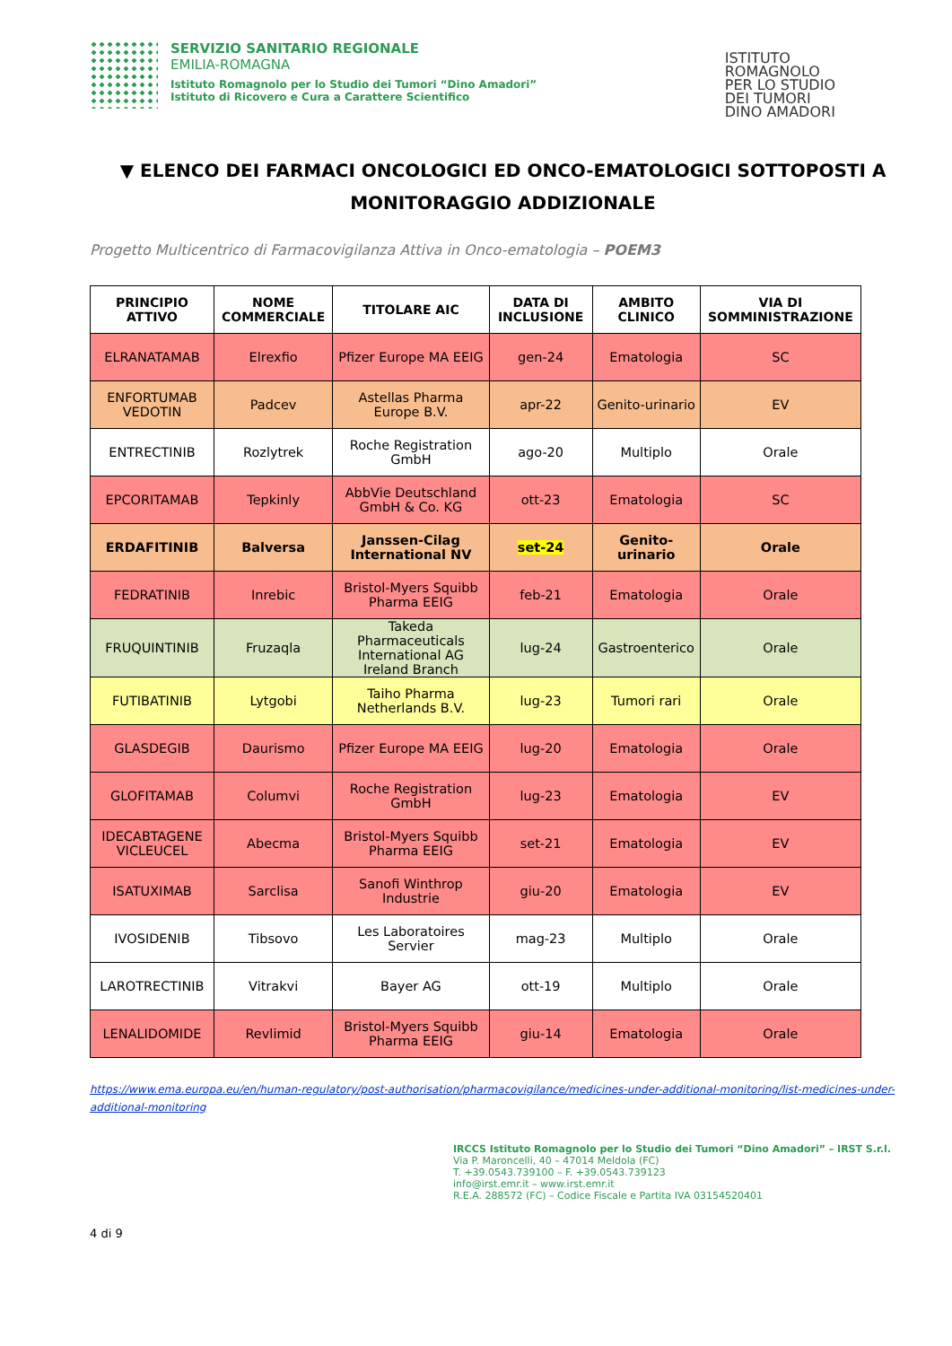SERVIZIO SANITARIO REGIONALE
EMILIA-ROMAGNA
Istituto Romagnolo per lo Studio dei Tumori “Dino Amadori”
Istituto di Ricovero e Cura a Carattere Scientifico
ISTITUTO
ROMAGNOLO
PER LO STUDIO
DEI TUMORI
DINO AMADORI
▼ ELENCO DEI FARMACI ONCOLOGICI ED ONCO-EMATOLOGICI SOTTOPOSTI A MONITORAGGIO ADDIZIONALE
Progetto Multicentrico di Farmacovigilanza Attiva in Onco-ematologia – POEM3
| PRINCIPIO ATTIVO | NOME COMMERCIALE | TITOLARE AIC | DATA DI INCLUSIONE | AMBITO CLINICO | VIA DI SOMMINISTRAZIONE |
| --- | --- | --- | --- | --- | --- |
| ELRANATAMAB | Elrexfio | Pfizer Europe MA EEIG | gen-24 | Ematologia | SC |
| ENFORTUMAB VEDOTIN | Padcev | Astellas Pharma Europe B.V. | apr-22 | Genito-urinario | EV |
| ENTRECTINIB | Rozlytrek | Roche Registration GmbH | ago-20 | Multiplo | Orale |
| EPCORITAMAB | Tepkinly | AbbVie Deutschland GmbH & Co. KG | ott-23 | Ematologia | SC |
| ERDAFITINIB | Balversa | Janssen-Cilag International NV | set-24 | Genito-urinario | Orale |
| FEDRATINIB | Inrebic | Bristol-Myers Squibb Pharma EEIG | feb-21 | Ematologia | Orale |
| FRUQUINTINIB | Fruzaqla | Takeda Pharmaceuticals International AG Ireland Branch | lug-24 | Gastroenterico | Orale |
| FUTIBATINIB | Lytgobi | Taiho Pharma Netherlands B.V. | lug-23 | Tumori rari | Orale |
| GLASDEGIB | Daurismo | Pfizer Europe MA EEIG | lug-20 | Ematologia | Orale |
| GLOFITAMAB | Columvi | Roche Registration GmbH | lug-23 | Ematologia | EV |
| IDECABTAGENE VICLEUCEL | Abecma | Bristol-Myers Squibb Pharma EEIG | set-21 | Ematologia | EV |
| ISATUXIMAB | Sarclisa | Sanofi Winthrop Industrie | giu-20 | Ematologia | EV |
| IVOSIDENIB | Tibsovo | Les Laboratoires Servier | mag-23 | Multiplo | Orale |
| LAROTRECTINIB | Vitrakvi | Bayer AG | ott-19 | Multiplo | Orale |
| LENALIDOMIDE | Revlimid | Bristol-Myers Squibb Pharma EEIG | giu-14 | Ematologia | Orale |
https://www.ema.europa.eu/en/human-regulatory/post-authorisation/pharmacovigilance/medicines-under-additional-monitoring/list-medicines-under-additional-monitoring
IRCCS Istituto Romagnolo per lo Studio dei Tumori “Dino Amadori” – IRST S.r.l.
Via P. Maroncelli, 40 – 47014 Meldola (FC)
T. +39.0543.739100 – F. +39.0543.739123
info@irst.emr.it – www.irst.emr.it
R.E.A. 288572 (FC) – Codice Fiscale e Partita IVA 03154520401
4 di 9